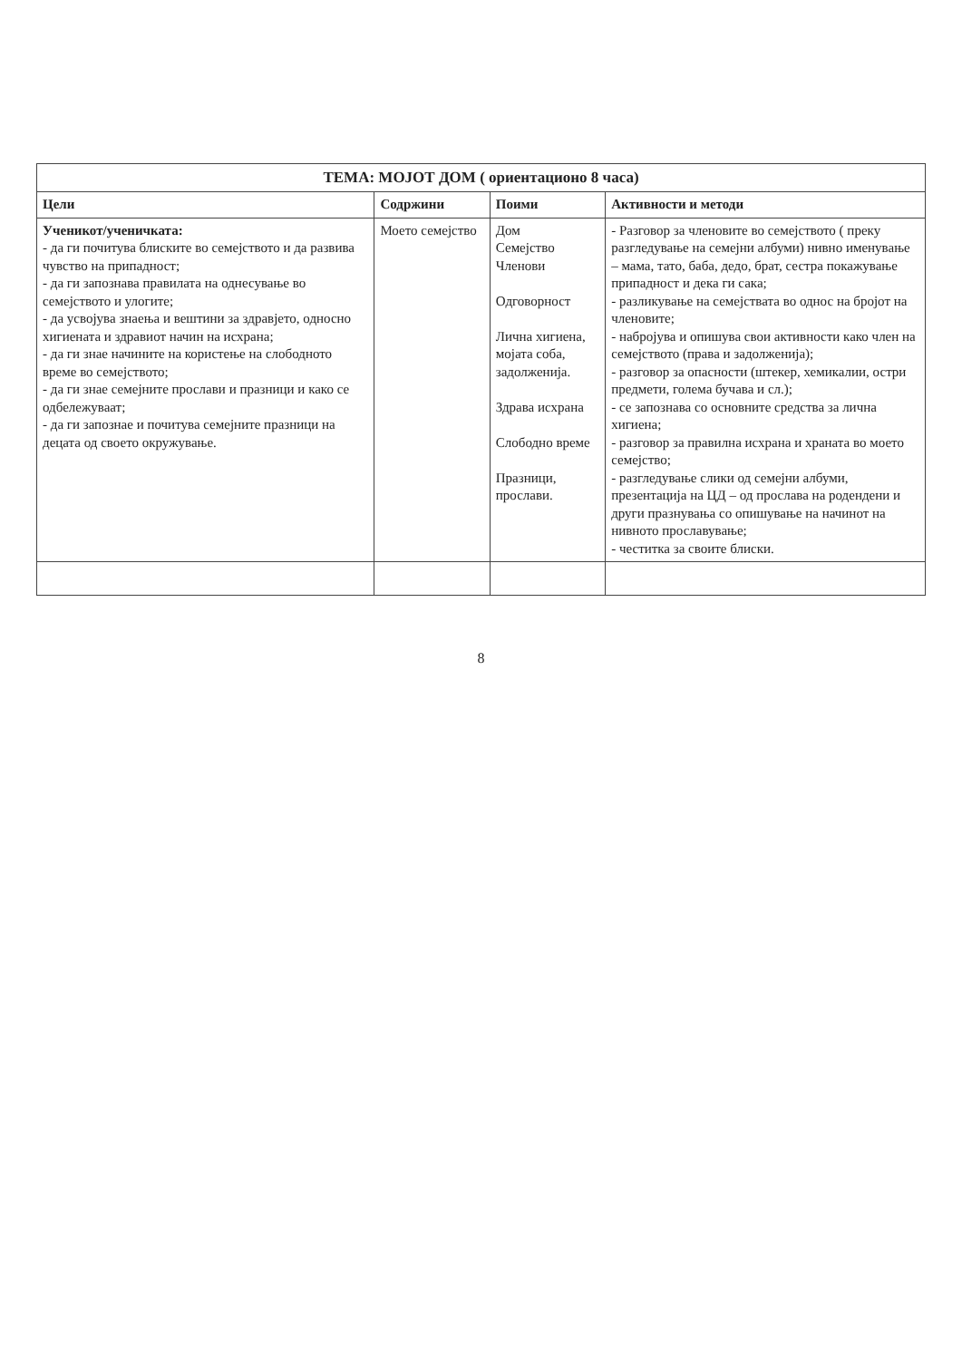| ТЕМА: МОЈОТ ДОМ ( ориентационо 8 часа) | | | |
| --- | --- | --- | --- |
| Цели | Содржини | Поими | Активности и методи |
| Ученикот/ученичката: - да ги почитува блиските во семејството и да развива чувство на припадност; - да ги запознава правилата на однесување во семејството и улогите; - да усвојува знаења и вештини за здравјето, односно хигиената и здравиот начин на исхрана; - да ги знае начините на користење на слободното време во семејството; - да ги знае семејните прослави и празници и како се одбележуваат; - да ги запознае и почитува семејните празници на децата од своето окружување. | Моето семејство | Дом Семејство Членови Одговорност Лична хигиена, мојата соба, задолженија. Здрава исхрана Слободно време Празници, прослави. | - Разговор за членовите во семејството ( преку разгледување на семејни албуми) нивно именување – мама, тато, баба, дедо, брат, сестра покажување припадност и дека ги сака; - разликување на семејствата во однос на бројот на членовите; - набројува и опишува свои активности како член на семејството (права и задолженија); - разговор за опасности (штекер, хемикалии, остри предмети, голема бучава и сл.); - се запознава со основните средства за лична хигиена; - разговор за правилна исхрана и храната во моето семејство; - разгледување слики од семејни албуми, презентација на ЦД – од прослава на родендени и други празнувања со опишување на начинот на нивното прославување; - честитка за своите блиски. |
8